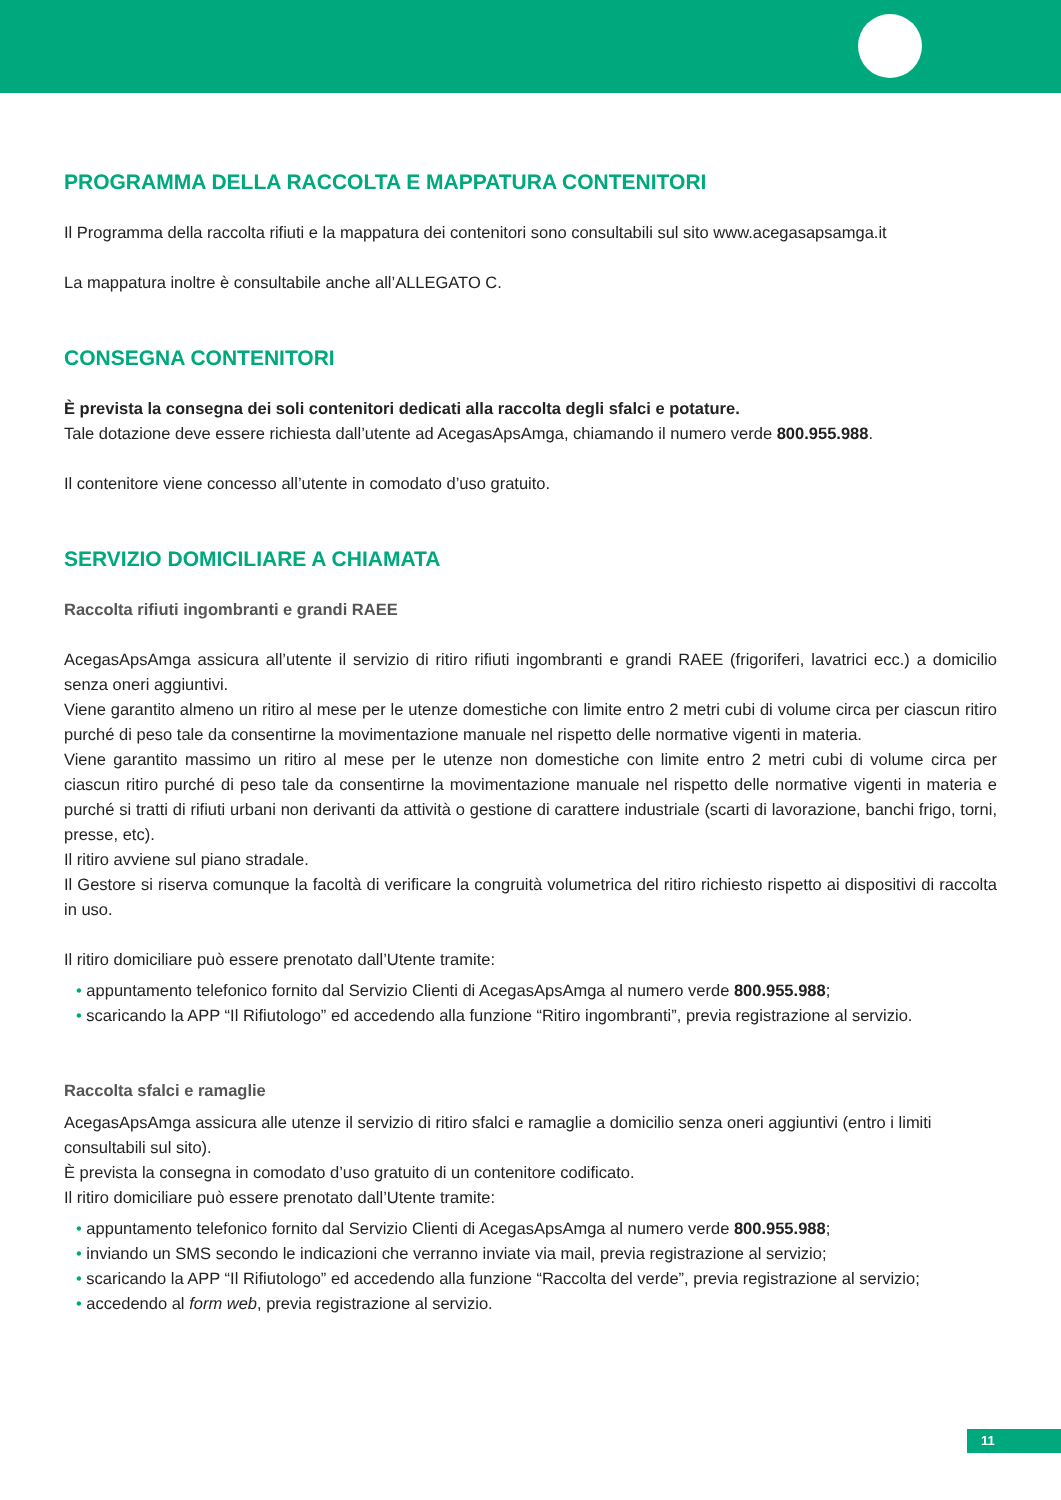PROGRAMMA DELLA RACCOLTA E MAPPATURA CONTENITORI
Il Programma della raccolta rifiuti e la mappatura dei contenitori sono consultabili sul sito www.acegasapsamga.it
La mappatura inoltre è consultabile anche all’ALLEGATO C.
CONSEGNA CONTENITORI
È prevista la consegna dei soli contenitori dedicati alla raccolta degli sfalci e potature.
Tale dotazione deve essere richiesta dall’utente ad AcegasApsAmga, chiamando il numero verde 800.955.988.
Il contenitore viene concesso all’utente in comodato d’uso gratuito.
SERVIZIO DOMICILIARE A CHIAMATA
Raccolta rifiuti ingombranti e grandi RAEE
AcegasApsAmga assicura all’utente il servizio di ritiro rifiuti ingombranti e grandi RAEE (frigoriferi, lavatrici ecc.) a domicilio senza oneri aggiuntivi.
Viene garantito almeno un ritiro al mese per le utenze domestiche con limite entro 2 metri cubi di volume circa per ciascun ritiro purché di peso tale da consentirne la movimentazione manuale nel rispetto delle normative vigenti in materia.
Viene garantito massimo un ritiro al mese per le utenze non domestiche con limite entro 2 metri cubi di volume circa per ciascun ritiro purché di peso tale da consentirne la movimentazione manuale nel rispetto delle normative vigenti in materia e purché si tratti di rifiuti urbani non derivanti da attività o gestione di carattere industriale (scarti di lavorazione, banchi frigo, torni, presse, etc).
Il ritiro avviene sul piano stradale.
Il Gestore si riserva comunque la facoltà di verificare la congruità volumetrica del ritiro richiesto rispetto ai dispositivi di raccolta in uso.
Il ritiro domiciliare può essere prenotato dall’Utente tramite:
• appuntamento telefonico fornito dal Servizio Clienti di AcegasApsAmga al numero verde 800.955.988;
• scaricando la APP “Il Rifiutologo” ed accedendo alla funzione “Ritiro ingombranti”, previa registrazione al servizio.
Raccolta sfalci e ramaglie
AcegasApsAmga assicura alle utenze il servizio di ritiro sfalci e ramaglie a domicilio senza oneri aggiuntivi (entro i limiti consultabili sul sito).
È prevista la consegna in comodato d’uso gratuito di un contenitore codificato.
Il ritiro domiciliare può essere prenotato dall’Utente tramite:
• appuntamento telefonico fornito dal Servizio Clienti di AcegasApsAmga al numero verde 800.955.988;
• inviando un SMS secondo le indicazioni che verranno inviate via mail, previa registrazione al servizio;
• scaricando la APP “Il Rifiutologo” ed accedendo alla funzione “Raccolta del verde”, previa registrazione al servizio;
• accedendo al form web, previa registrazione al servizio.
11